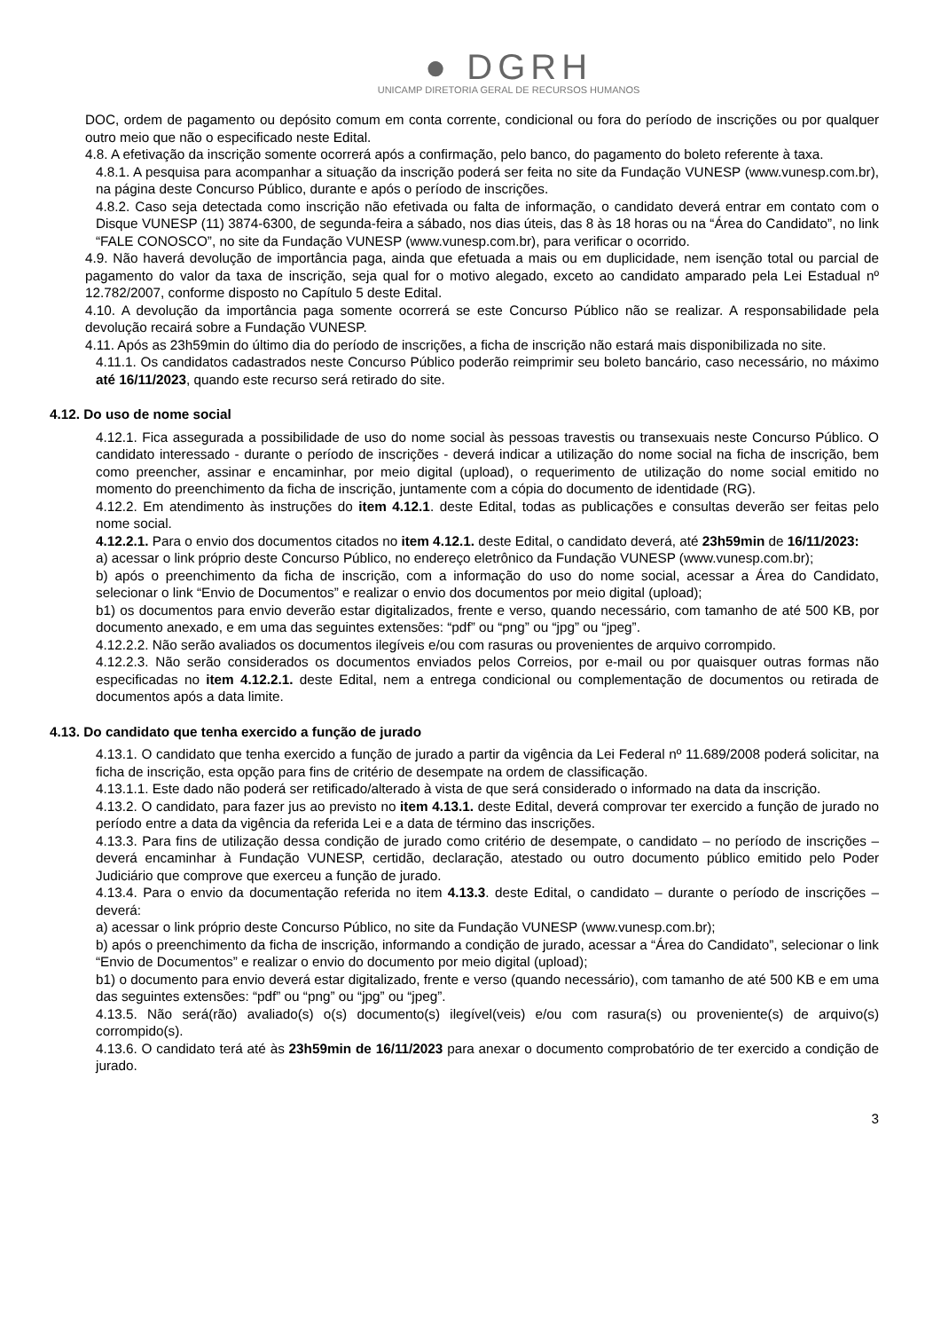● DGRH
UNICAMP DIRETORIA GERAL DE RECURSOS HUMANOS
DOC, ordem de pagamento ou depósito comum em conta corrente, condicional ou fora do período de inscrições ou por qualquer outro meio que não o especificado neste Edital.
4.8. A efetivação da inscrição somente ocorrerá após a confirmação, pelo banco, do pagamento do boleto referente à taxa.
4.8.1. A pesquisa para acompanhar a situação da inscrição poderá ser feita no site da Fundação VUNESP (www.vunesp.com.br), na página deste Concurso Público, durante e após o período de inscrições.
4.8.2. Caso seja detectada como inscrição não efetivada ou falta de informação, o candidato deverá entrar em contato com o Disque VUNESP (11) 3874-6300, de segunda-feira a sábado, nos dias úteis, das 8 às 18 horas ou na “Área do Candidato”, no link “FALE CONOSCO”, no site da Fundação VUNESP (www.vunesp.com.br), para verificar o ocorrido.
4.9. Não haverá devolução de importância paga, ainda que efetuada a mais ou em duplicidade, nem isenção total ou parcial de pagamento do valor da taxa de inscrição, seja qual for o motivo alegado, exceto ao candidato amparado pela Lei Estadual nº 12.782/2007, conforme disposto no Capítulo 5 deste Edital.
4.10. A devolução da importância paga somente ocorrerá se este Concurso Público não se realizar. A responsabilidade pela devolução recairá sobre a Fundação VUNESP.
4.11. Após as 23h59min do último dia do período de inscrições, a ficha de inscrição não estará mais disponibilizada no site.
4.11.1. Os candidatos cadastrados neste Concurso Público poderão reimprimir seu boleto bancário, caso necessário, no máximo até 16/11/2023, quando este recurso será retirado do site.
4.12. Do uso de nome social
4.12.1. Fica assegurada a possibilidade de uso do nome social às pessoas travestis ou transexuais neste Concurso Público. O candidato interessado - durante o período de inscrições - deverá indicar a utilização do nome social na ficha de inscrição, bem como preencher, assinar e encaminhar, por meio digital (upload), o requerimento de utilização do nome social emitido no momento do preenchimento da ficha de inscrição, juntamente com a cópia do documento de identidade (RG).
4.12.2. Em atendimento às instruções do item 4.12.1. deste Edital, todas as publicações e consultas deverão ser feitas pelo nome social.
4.12.2.1. Para o envio dos documentos citados no item 4.12.1. deste Edital, o candidato deverá, até 23h59min de 16/11/2023:
a) acessar o link próprio deste Concurso Público, no endereço eletrônico da Fundação VUNESP (www.vunesp.com.br);
b) após o preenchimento da ficha de inscrição, com a informação do uso do nome social, acessar a Área do Candidato, selecionar o link “Envio de Documentos” e realizar o envio dos documentos por meio digital (upload);
b1) os documentos para envio deverão estar digitalizados, frente e verso, quando necessário, com tamanho de até 500 KB, por documento anexado, e em uma das seguintes extensões: “pdf” ou “png” ou “jpg” ou “jpeg”.
4.12.2.2. Não serão avaliados os documentos ilegíveis e/ou com rasuras ou provenientes de arquivo corrompido.
4.12.2.3. Não serão considerados os documentos enviados pelos Correios, por e-mail ou por quaisquer outras formas não especificadas no item 4.12.2.1. deste Edital, nem a entrega condicional ou complementação de documentos ou retirada de documentos após a data limite.
4.13. Do candidato que tenha exercido a função de jurado
4.13.1. O candidato que tenha exercido a função de jurado a partir da vigência da Lei Federal nº 11.689/2008 poderá solicitar, na ficha de inscrição, esta opção para fins de critério de desempate na ordem de classificação.
4.13.1.1. Este dado não poderá ser retificado/alterado à vista de que será considerado o informado na data da inscrição.
4.13.2. O candidato, para fazer jus ao previsto no item 4.13.1. deste Edital, deverá comprovar ter exercido a função de jurado no período entre a data da vigência da referida Lei e a data de término das inscrições.
4.13.3. Para fins de utilização dessa condição de jurado como critério de desempate, o candidato – no período de inscrições – deverá encaminhar à Fundação VUNESP, certidão, declaração, atestado ou outro documento público emitido pelo Poder Judiciário que comprove que exerceu a função de jurado.
4.13.4. Para o envio da documentação referida no item 4.13.3. deste Edital, o candidato – durante o período de inscrições – deverá:
a) acessar o link próprio deste Concurso Público, no site da Fundação VUNESP (www.vunesp.com.br);
b) após o preenchimento da ficha de inscrição, informando a condição de jurado, acessar a “Área do Candidato”, selecionar o link “Envio de Documentos” e realizar o envio do documento por meio digital (upload);
b1) o documento para envio deverá estar digitalizado, frente e verso (quando necessário), com tamanho de até 500 KB e em uma das seguintes extensões: “pdf” ou “png” ou “jpg” ou “jpeg”.
4.13.5. Não será(rão) avaliado(s) o(s) documento(s) ilegível(veis) e/ou com rasura(s) ou proveniente(s) de arquivo(s) corrompido(s).
4.13.6. O candidato terá até às 23h59min de 16/11/2023 para anexar o documento comprobatório de ter exercido a condição de jurado.
3